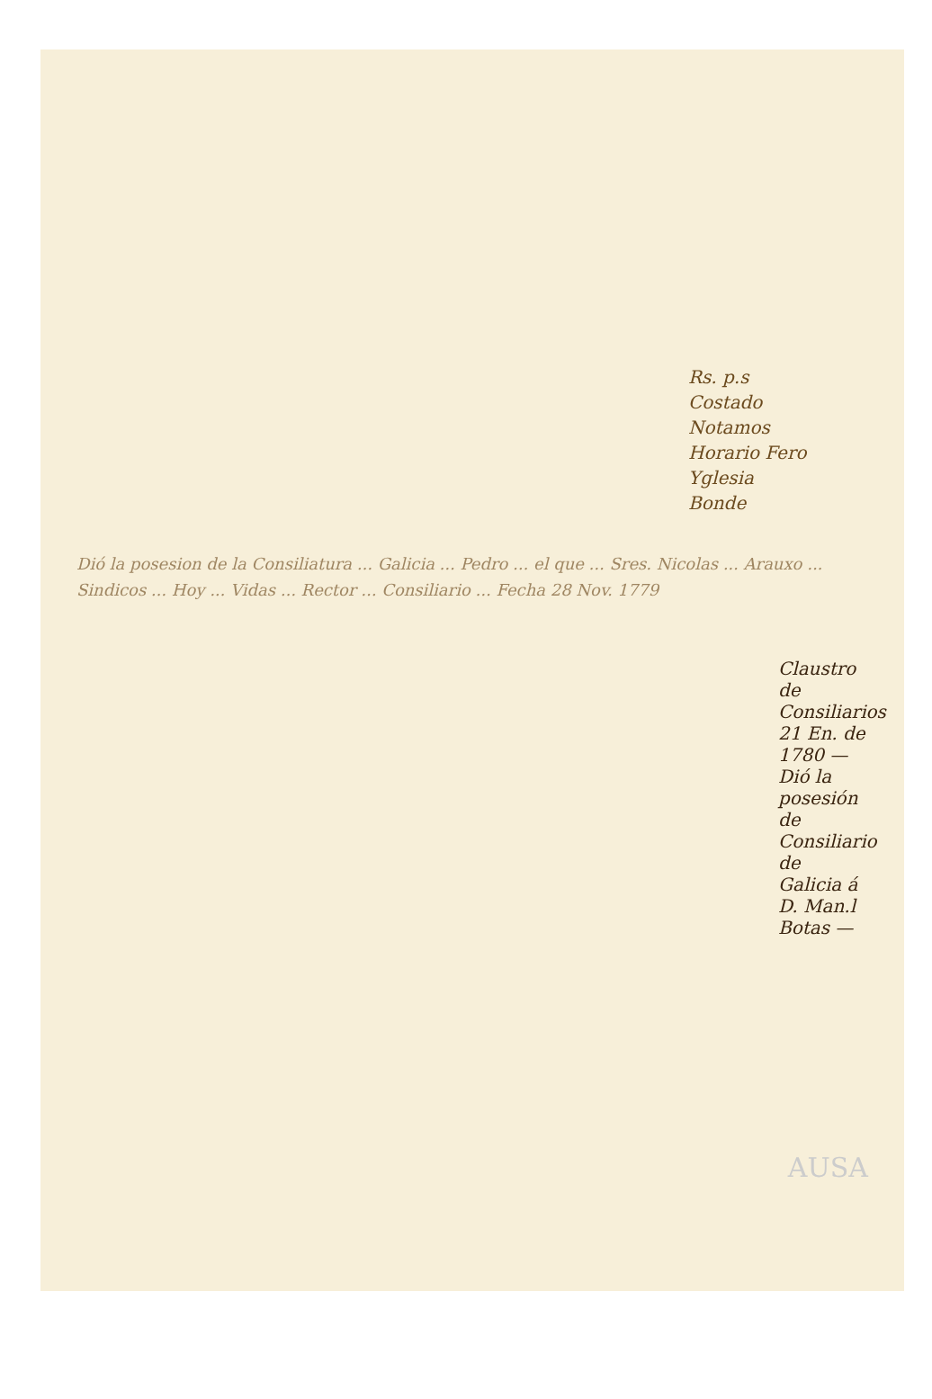Rs. p.s
Costado
Notamos
Horario Fero
Yglesia
Bonde
Dió la posesion de la Consiliatura ... Galicia ... Pedro ... el que ... Sres. Nicolas ... Arauxo ... Sindicos ... Hoy ... Vidas ... Rector ... Consiliario ... Fecha 28 Nov. 1779
Claustro de Consiliarios 21 En. de 1780 — Dió la posesión de Consiliario de Galicia á D. Man.l Botas —
AUSA